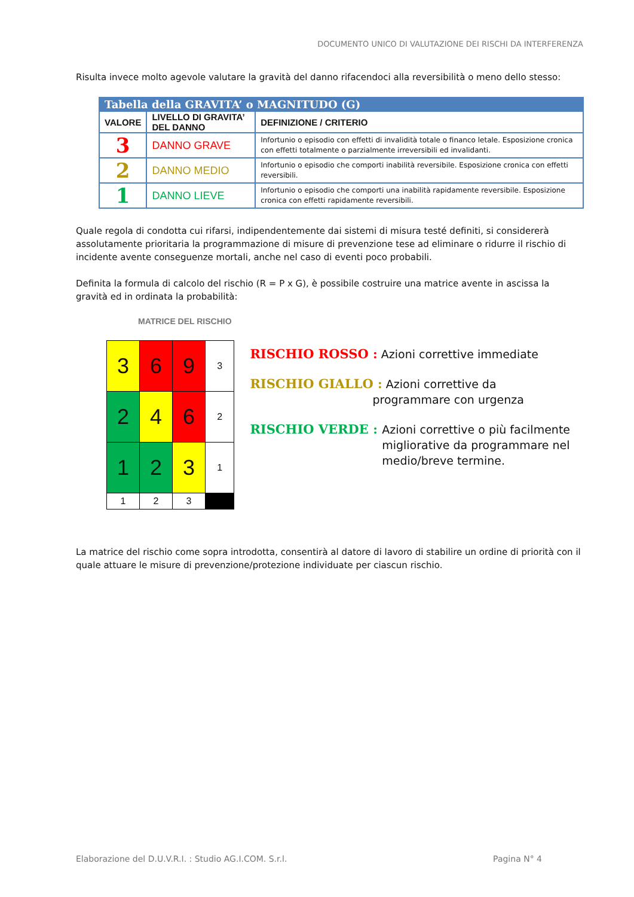DOCUMENTO UNICO DI VALUTAZIONE DEI RISCHI DA INTERFERENZA
Risulta invece molto agevole valutare la gravità del danno rifacendoci alla reversibilità o meno dello stesso:
| Tabella della GRAVITA’ o MAGNITUDO (G) | | |
| --- | --- | --- |
| VALORE | LIVELLO DI GRAVITA’ DEL DANNO | DEFINIZIONE / CRITERIO |
| 3 | DANNO GRAVE | Infortunio o episodio con effetti di invalidità totale o financo letale. Esposizione cronica con effetti totalmente o parzialmente irreversibili ed invalidanti. |
| 2 | DANNO MEDIO | Infortunio o episodio che comporti inabilità reversibile. Esposizione cronica con effetti reversibili. |
| 1 | DANNO LIEVE | Infortunio o episodio che comporti una inabilità rapidamente reversibile. Esposizione cronica con effetti rapidamente reversibili. |
Quale regola di condotta cui rifarsi, indipendentemente dai sistemi di misura testé definiti, si considererà assolutamente prioritaria la programmazione di misure di prevenzione tese ad eliminare o ridurre il rischio di incidente avente conseguenze mortali, anche nel caso di eventi poco probabili.
Definita la formula di calcolo del rischio (R = P x G), è possibile costruire una matrice avente in ascissa la gravità ed in ordinata la probabilità:
MATRICE DEL RISCHIO
| 3 | 6 | 9 | 3 |
| 2 | 4 | 6 | 2 |
| 1 | 2 | 3 | 1 |
| 1 | 2 | 3 | |
RISCHIO ROSSO : Azioni correttive immediate
RISCHIO GIALLO : Azioni correttive da
programmare con urgenza
RISCHIO VERDE : Azioni correttive o più facilmente migliorative da programmare nel medio/breve termine.
La matrice del rischio come sopra introdotta, consentirà al datore di lavoro di stabilire un ordine di priorità con il quale attuare le misure di prevenzione/protezione individuate per ciascun rischio.
Elaborazione del D.U.V.R.I. : Studio AG.I.COM. S.r.l. Pagina N° 4